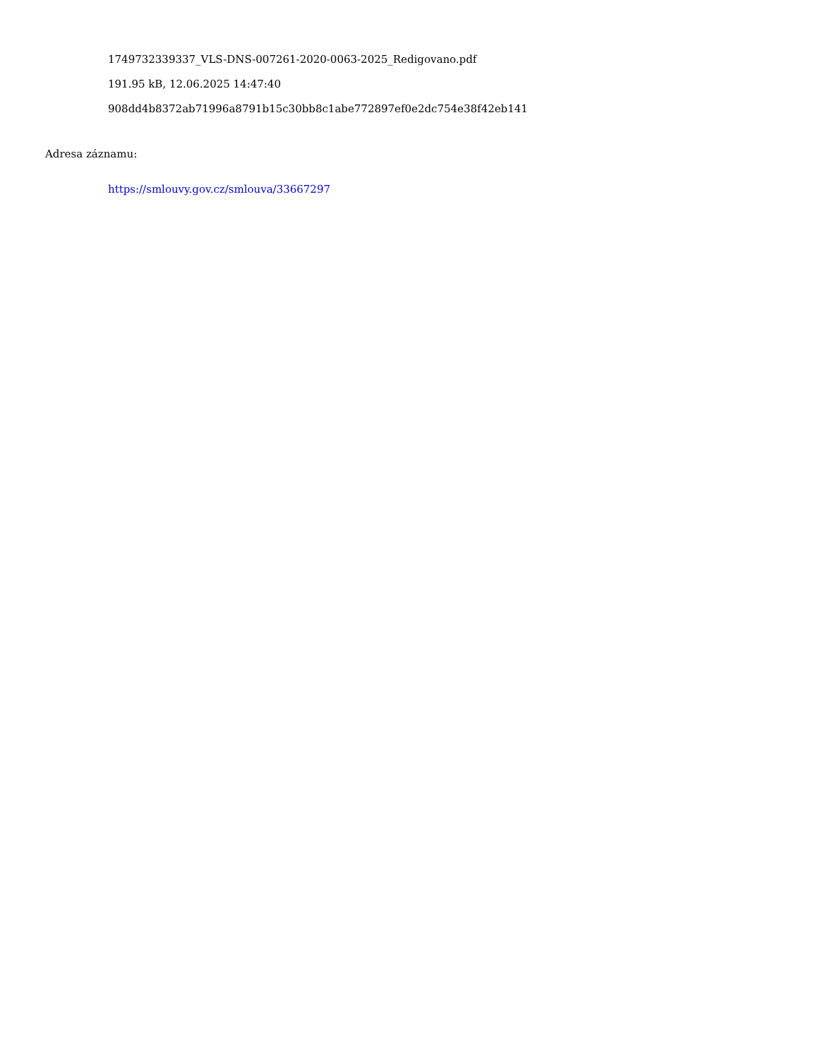1749732339337_VLS-DNS-007261-2020-0063-2025_Redigovano.pdf
191.95 kB, 12.06.2025 14:47:40
908dd4b8372ab71996a8791b15c30bb8c1abe772897ef0e2dc754e38f42eb141
Adresa záznamu:
https://smlouvy.gov.cz/smlouva/33667297